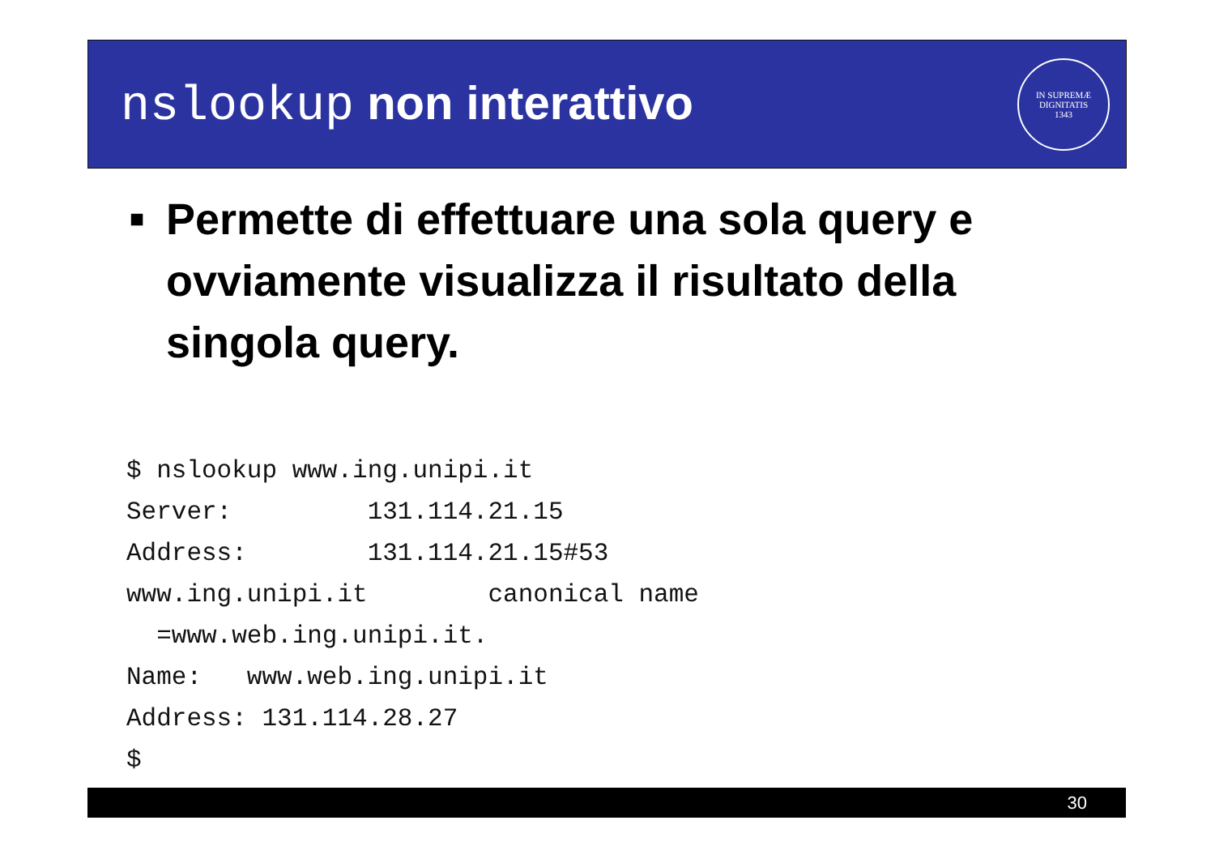nslookup non interattivo
IN SUPREMÆ DIGNITATIS
1343
■
Permette di effettuare una sola query e ovviamente visualizza il risultato della singola query.
$ nslookup www.ing.unipi.it
Server:         131.114.21.15
Address:        131.114.21.15#53
www.ing.unipi.it        canonical name
  =www.web.ing.unipi.it.
Name:   www.web.ing.unipi.it
Address: 131.114.28.27
$
30